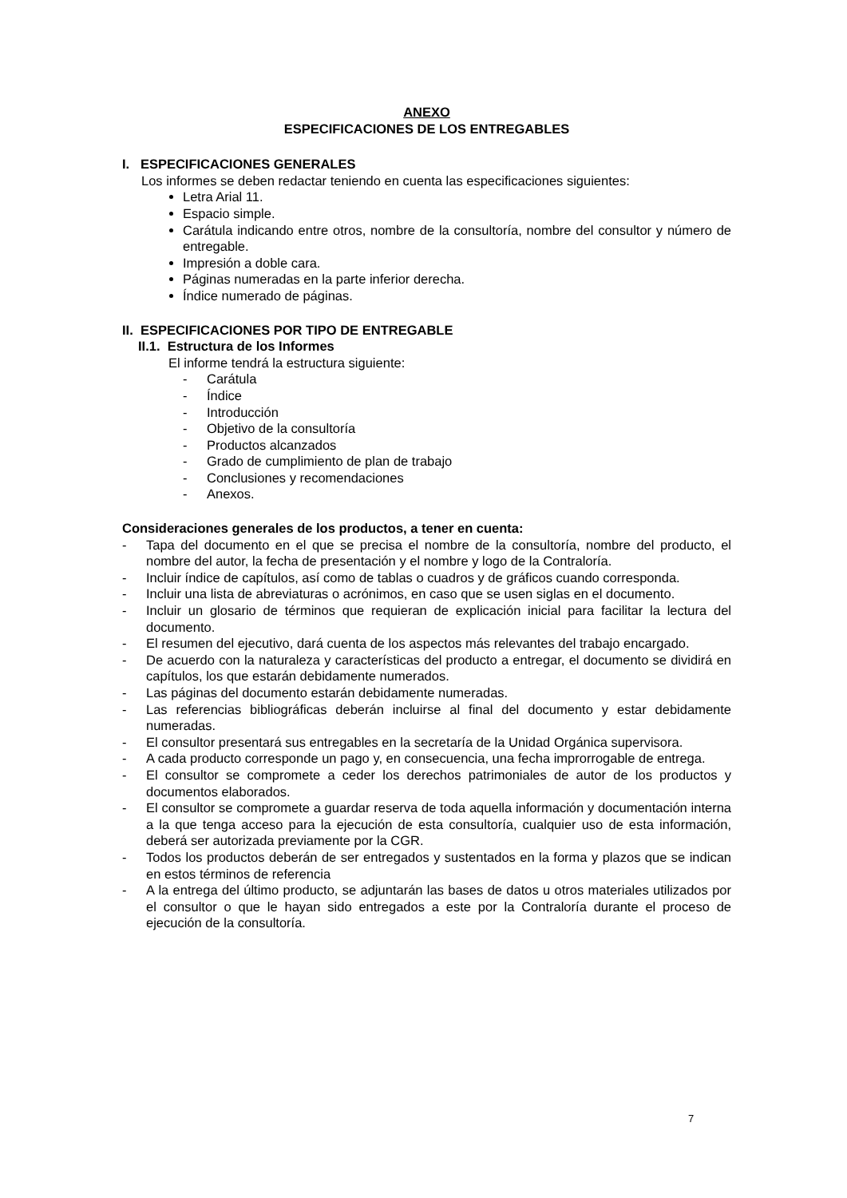ANEXO
ESPECIFICACIONES DE LOS ENTREGABLES
I. ESPECIFICACIONES GENERALES
Los informes se deben redactar teniendo en cuenta las especificaciones siguientes:
Letra Arial 11.
Espacio simple.
Carátula indicando entre otros, nombre de la consultoría, nombre del consultor y número de entregable.
Impresión a doble cara.
Páginas numeradas en la parte inferior derecha.
Índice numerado de páginas.
II. ESPECIFICACIONES POR TIPO DE ENTREGABLE
II.1. Estructura de los Informes
El informe tendrá la estructura siguiente:
- Carátula
- Índice
- Introducción
- Objetivo de la consultoría
- Productos alcanzados
- Grado de cumplimiento de plan de trabajo
- Conclusiones y recomendaciones
- Anexos.
Consideraciones generales de los productos, a tener en cuenta:
- Tapa del documento en el que se precisa el nombre de la consultoría, nombre del producto, el nombre del autor, la fecha de presentación y el nombre y logo de la Contraloría.
- Incluir índice de capítulos, así como de tablas o cuadros y de gráficos cuando corresponda.
- Incluir una lista de abreviaturas o acrónimos, en caso que se usen siglas en el documento.
- Incluir un glosario de términos que requieran de explicación inicial para facilitar la lectura del documento.
- El resumen del ejecutivo, dará cuenta de los aspectos más relevantes del trabajo encargado.
- De acuerdo con la naturaleza y características del producto a entregar, el documento se dividirá en capítulos, los que estarán debidamente numerados.
- Las páginas del documento estarán debidamente numeradas.
- Las referencias bibliográficas deberán incluirse al final del documento y estar debidamente numeradas.
- El consultor presentará sus entregables en la secretaría de la Unidad Orgánica supervisora.
- A cada producto corresponde un pago y, en consecuencia, una fecha improrrogable de entrega.
- El consultor se compromete a ceder los derechos patrimoniales de autor de los productos y documentos elaborados.
- El consultor se compromete a guardar reserva de toda aquella información y documentación interna a la que tenga acceso para la ejecución de esta consultoría, cualquier uso de esta información, deberá ser autorizada previamente por la CGR.
- Todos los productos deberán de ser entregados y sustentados en la forma y plazos que se indican en estos términos de referencia
- A la entrega del último producto, se adjuntarán las bases de datos u otros materiales utilizados por el consultor o que le hayan sido entregados a este por la Contraloría durante el proceso de ejecución de la consultoría.
7